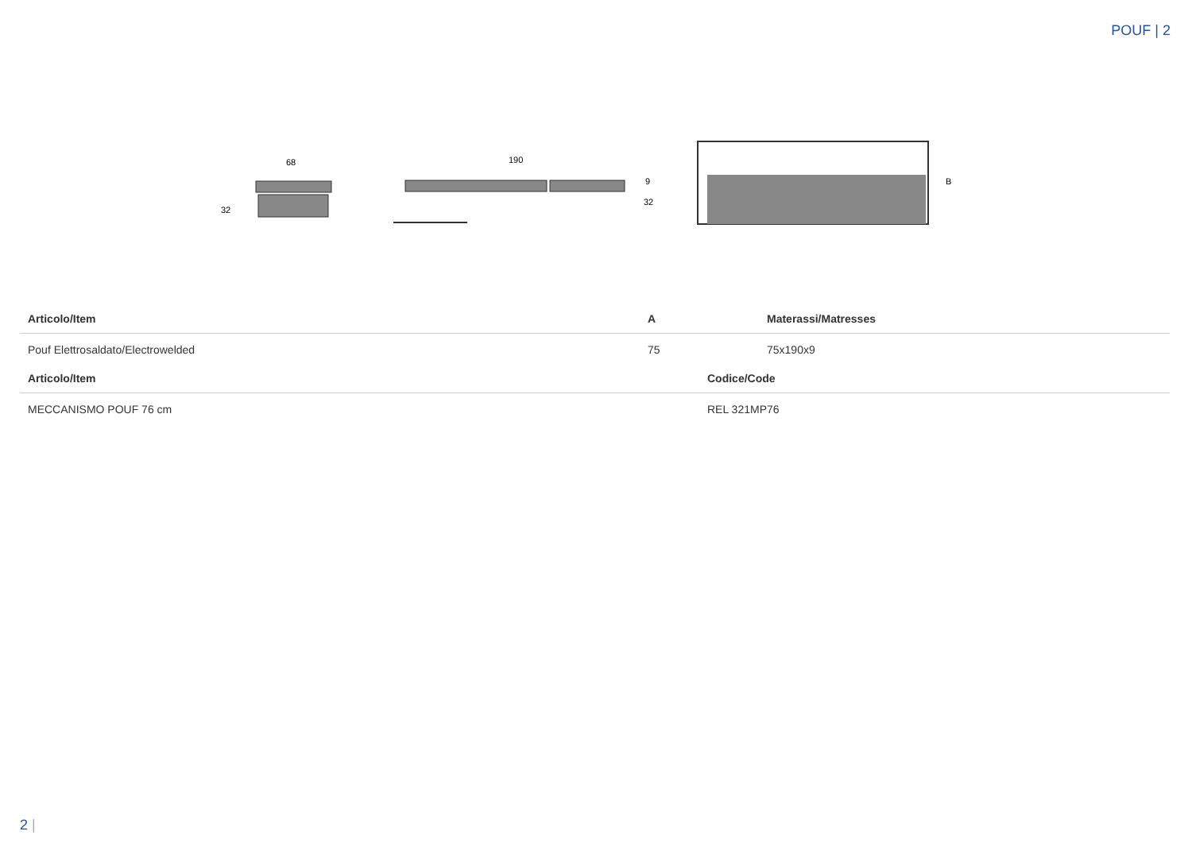POUF | 2
68
32
190
9
32
B
| Articolo/Item | A | Materassi/Matresses |
| --- | --- | --- |
| Pouf Elettrosaldato/Electrowelded | 75 | 75x190x9 |
| Articolo/Item | Codice/Code |
| --- | --- |
| MECCANISMO POUF 76 cm | REL 321MP76 |
2 |